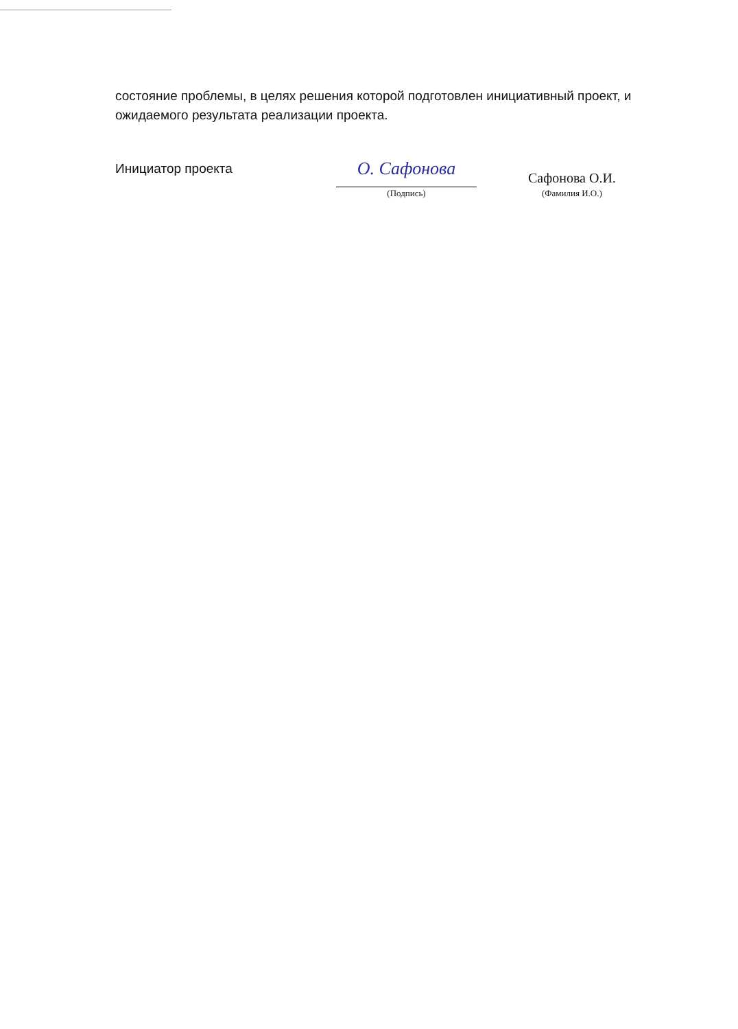состояние проблемы, в целях решения которой подготовлен инициативный проект, и ожидаемого результата реализации проекта.
Инициатор проекта
О. Сафонова
(Подпись)
Сафонова О.И.
(Фамилия И.О.)